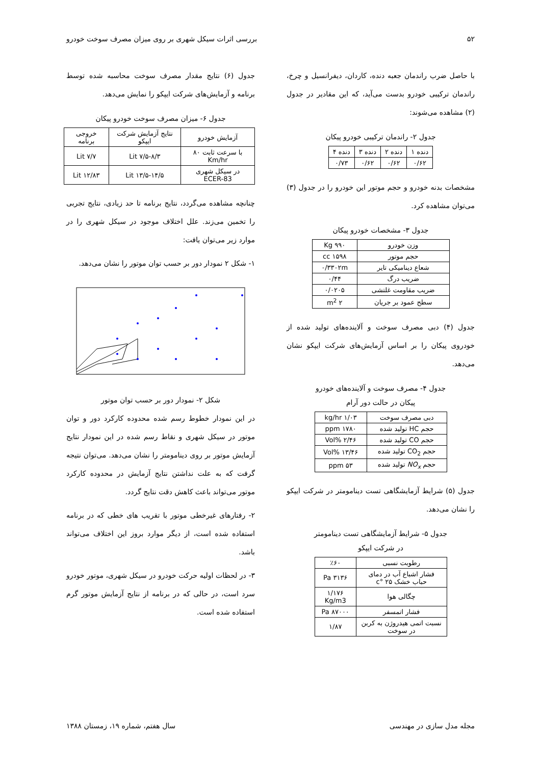۵۲ بررسی اثرات سیکل شهری بر روی میزان مصرف سوخت خودرو
با حاصل ضرب راندمان جعبه دنده، کاردان، دیفرانسیل و چرخ، راندمان ترکیبی خودرو بدست می‌آید، که این مقادیر در جدول (۲) مشاهده می‌شوند:
جدول ۲- راندمان ترکیبی خودرو پیکان
| دنده ۱ | دنده ۲ | دنده ۳ | دنده ۴ |
| --- | --- | --- | --- |
| ۰/۶۲ | ۰/۶۲ | ۰/۶۲ | ۰/۷۳ |
مشخصات بدنه خودرو و حجم موتور این خودرو را در جدول (۳) می‌توان مشاهده کرد.
جدول ۳- مشخصات خودرو پیکان
| وزن خودرو | ۹۹۰ Kg |
| حجم موتور | ۱۵۹۸ cc |
| شعاع دینامیکی تایر | ۰/۳۳۰۲m |
| ضریب درگ | ۰/۴۴ |
| ضریب مقاومت غلتشی | ۰/۰۲۰۵ |
| سطح عمود بر جریان | ۲ m<sup>2</sup> |
جدول (۴) دبی مصرف سوخت و آلاینده‌های تولید شده از خودروی پیکان را بر اساس آزمایش‌های شرکت ایپکو نشان می‌دهد.
جدول ۴- مصرف سوخت و آلاینده‌های خودرو
پیکان در حالت دور آرام
| دبی مصرف سوخت | ۱/۰۳ kg/hr |
| حجم HC تولید شده | ۱۷۸۰ ppm |
| حجم CO تولید شده | ۲/۴۶ %Vol |
| حجم CO<sub>2</sub> تولید شده | ۱۳/۴۶ %Vol |
| حجم NO<sub>x</sub> تولید شده | ۵۳ ppm |
جدول (۵) شرایط آزمایشگاهی تست دینامومتر در شرکت ایپکو را نشان می‌دهد.
جدول ۵- شرایط آزمایشگاهی تست دینامومتر
در شرکت ایپکو
| رطوبت نسبی | ٪۶۰ |
| فشار اشباع آب در دمای حباب خشک ۲۵ °c | ۳۱۳۶ Pa |
| چگالی هوا | ۱/۱۷۶ Kg/m3 |
| فشار اتمسفر | ۸۷۰۰۰ Pa |
| نسبت اتمی هیدروژن به کربن در سوخت | ۱/۸۷ |
جدول (۶) نتایج مقدار مصرف سوخت محاسبه شده توسط برنامه و آزمایش‌های شرکت ایپکو را نمایش می‌دهد.
جدول ۶- میزان مصرف سوخت خودرو پیکان
| آزمایش خودرو | نتایج آزمایش شرکت ایپکو | خروجی برنامه |
| --- | --- | --- |
| با سرعت ثابت ۸۰ Km/hr | ۷/۵-۸/۳ Lit | ۷/۷ Lit |
| در سیکل شهری ECER-83 | ۱۳/۵-۱۴/۵ Lit | ۱۲/۸۳ Lit |
چنانچه مشاهده می‌گردد، نتایج برنامه تا حد زیادی، نتایج تجربی را تخمین می‌زند. علل اختلاف موجود در سیکل شهری را در موارد زیر می‌توان یافت:
۱- شکل ۲ نمودار دور بر حسب توان موتور را نشان می‌دهد.
شکل ۲- نمودار دور بر حسب توان موتور
در این نمودار خطوط رسم شده محدوده کارکرد دور و توان موتور در سیکل شهری و نقاط رسم شده در این نمودار نتایج آزمایش موتور بر روی دینامومتر را نشان می‌دهد. می‌توان نتیجه گرفت که به علت نداشتن نتایج آزمایش در محدوده کارکرد موتور می‌تواند باعث کاهش دقت نتایج گردد.
۲- رفتارهای غیرخطی موتور با تقریب های خطی که در برنامه استفاده شده است، از دیگر موارد بروز این اختلاف می‌تواند باشد.
۳- در لحظات اولیه حرکت خودرو در سیکل شهری، موتور خودرو سرد است، در حالی که در برنامه از نتایج آزمایش موتور گرم استفاده شده است.
مجله مدل سازی در مهندسی سال هفتم، شماره ۱۹، زمستان ۱۳۸۸